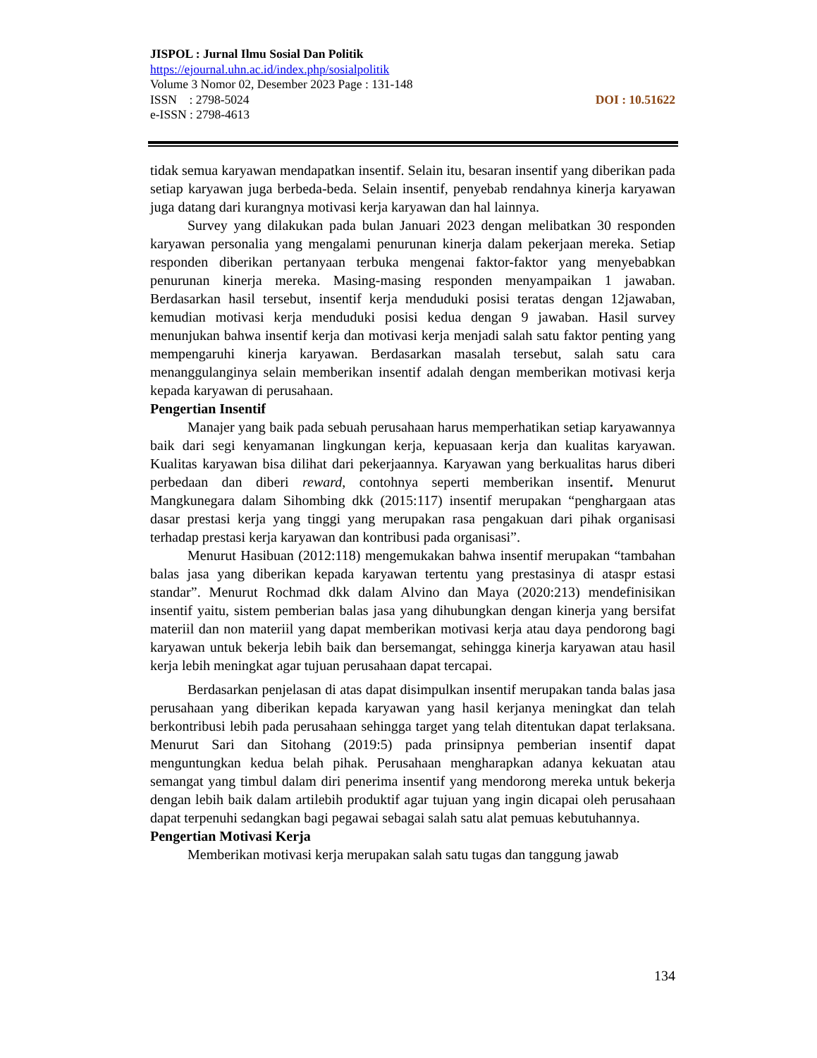JISPOL : Jurnal Ilmu Sosial Dan Politik
https://ejournal.uhn.ac.id/index.php/sosialpolitik
Volume 3 Nomor 02, Desember 2023 Page : 131-148
ISSN : 2798-5024 DOI : 10.51622
e-ISSN : 2798-4613
tidak semua karyawan mendapatkan insentif. Selain itu, besaran insentif yang diberikan pada setiap karyawan juga berbeda-beda. Selain insentif, penyebab rendahnya kinerja karyawan juga datang dari kurangnya motivasi kerja karyawan dan hal lainnya.
Survey yang dilakukan pada bulan Januari 2023 dengan melibatkan 30 responden karyawan personalia yang mengalami penurunan kinerja dalam pekerjaan mereka. Setiap responden diberikan pertanyaan terbuka mengenai faktor-faktor yang menyebabkan penurunan kinerja mereka. Masing-masing responden menyampaikan 1 jawaban. Berdasarkan hasil tersebut, insentif kerja menduduki posisi teratas dengan 12jawaban, kemudian motivasi kerja menduduki posisi kedua dengan 9 jawaban. Hasil survey menunjukan bahwa insentif kerja dan motivasi kerja menjadi salah satu faktor penting yang mempengaruhi kinerja karyawan. Berdasarkan masalah tersebut, salah satu cara menanggulanginya selain memberikan insentif adalah dengan memberikan motivasi kerja kepada karyawan di perusahaan.
Pengertian Insentif
Manajer yang baik pada sebuah perusahaan harus memperhatikan setiap karyawannya baik dari segi kenyamanan lingkungan kerja, kepuasaan kerja dan kualitas karyawan. Kualitas karyawan bisa dilihat dari pekerjaannya. Karyawan yang berkualitas harus diberi perbedaan dan diberi reward, contohnya seperti memberikan insentif. Menurut Mangkunegara dalam Sihombing dkk (2015:117) insentif merupakan “penghargaan atas dasar prestasi kerja yang tinggi yang merupakan rasa pengakuan dari pihak organisasi terhadap prestasi kerja karyawan dan kontribusi pada organisasi”.
Menurut Hasibuan (2012:118) mengemukakan bahwa insentif merupakan “tambahan balas jasa yang diberikan kepada karyawan tertentu yang prestasinya di ataspr estasi standar”. Menurut Rochmad dkk dalam Alvino dan Maya (2020:213) mendefinisikan insentif yaitu, sistem pemberian balas jasa yang dihubungkan dengan kinerja yang bersifat materiil dan non materiil yang dapat memberikan motivasi kerja atau daya pendorong bagi karyawan untuk bekerja lebih baik dan bersemangat, sehingga kinerja karyawan atau hasil kerja lebih meningkat agar tujuan perusahaan dapat tercapai.
Berdasarkan penjelasan di atas dapat disimpulkan insentif merupakan tanda balas jasa perusahaan yang diberikan kepada karyawan yang hasil kerjanya meningkat dan telah berkontribusi lebih pada perusahaan sehingga target yang telah ditentukan dapat terlaksana. Menurut Sari dan Sitohang (2019:5) pada prinsipnya pemberian insentif dapat menguntungkan kedua belah pihak. Perusahaan mengharapkan adanya kekuatan atau semangat yang timbul dalam diri penerima insentif yang mendorong mereka untuk bekerja dengan lebih baik dalam artilebih produktif agar tujuan yang ingin dicapai oleh perusahaan dapat terpenuhi sedangkan bagi pegawai sebagai salah satu alat pemuas kebutuhannya.
Pengertian Motivasi Kerja
Memberikan motivasi kerja merupakan salah satu tugas dan tanggung jawab
134